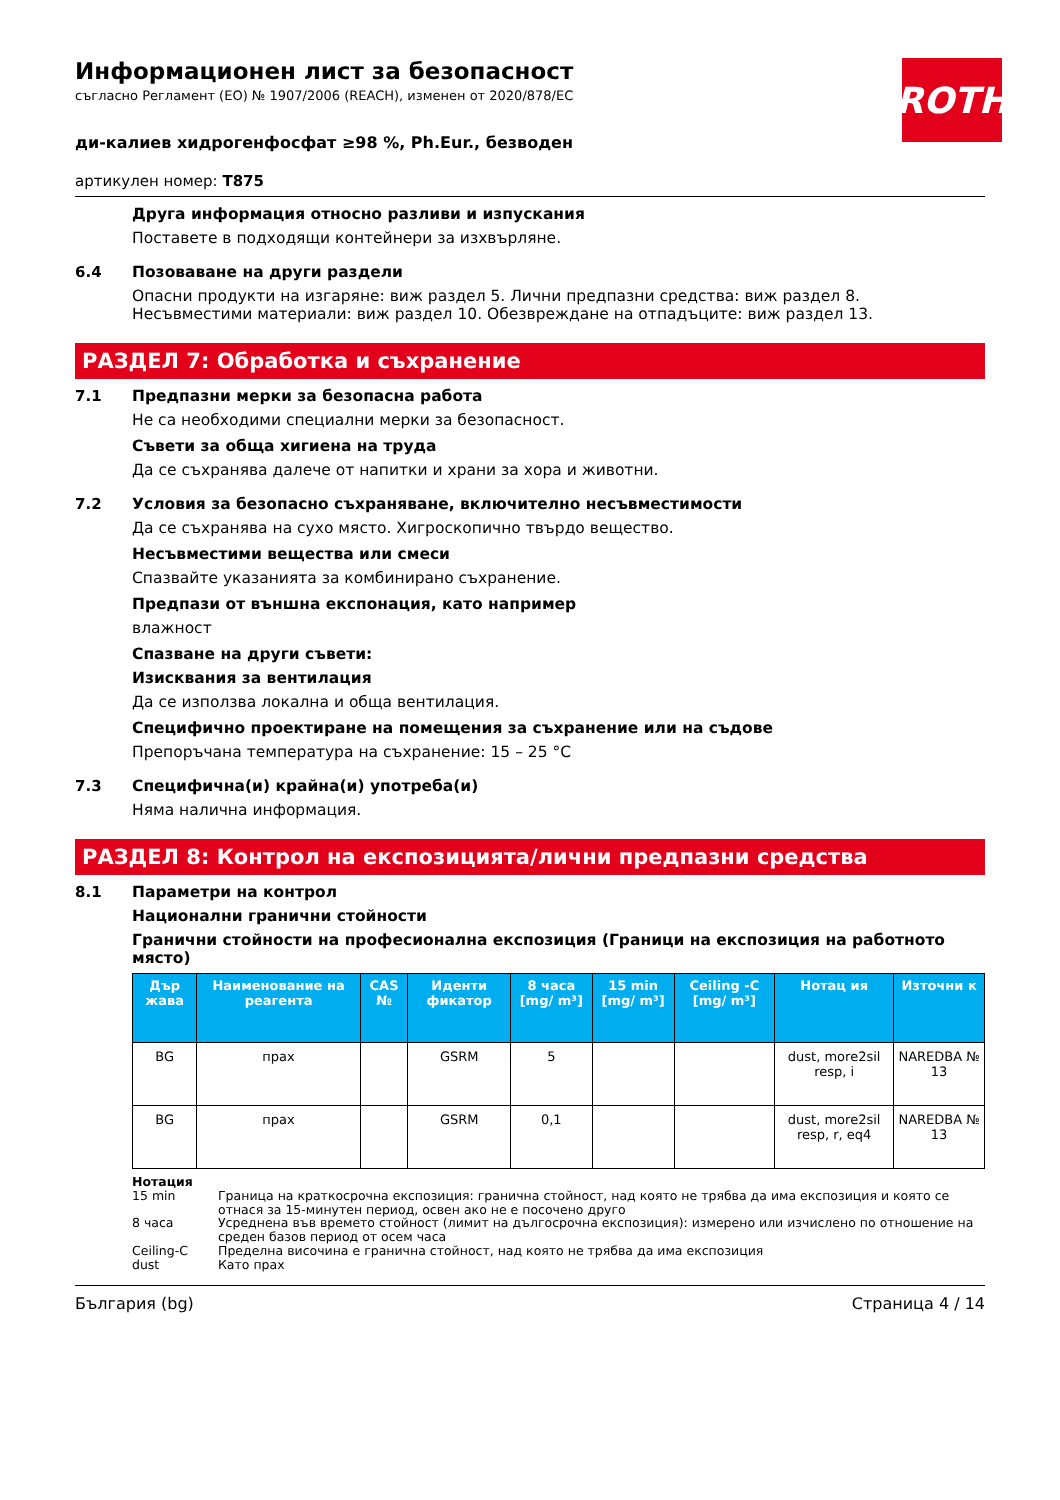ROTH
Информационен лист за безопасност
съгласно Регламент (ЕО) № 1907/2006 (REACH), изменен от 2020/878/ЕС
ди-калиев хидрогенфосфат ≥98 %, Ph.Eur., безводен
артикулен номер: T875
Друга информация относно разливи и изпускания
Поставете в подходящи контейнери за изхвърляне.
6.4 Позоваване на други раздели
Опасни продукти на изгаряне: виж раздел 5. Лични предпазни средства: виж раздел 8. Несъвместими материали: виж раздел 10. Обезвреждане на отпадъците: виж раздел 13.
РАЗДЕЛ 7: Обработка и съхранение
7.1 Предпазни мерки за безопасна работа
Не са необходими специални мерки за безопасност.
Съвети за обща хигиена на труда
Да се съхранява далече от напитки и храни за хора и животни.
7.2 Условия за безопасно съхраняване, включително несъвместимости
Да се съхранява на сухо място. Хигроскопично твърдо вещество.
Несъвместими вещества или смеси
Спазвайте указанията за комбинирано съхранение.
Предпази от външна експонация, като например
влажност
Спазване на други съвети:
Изисквания за вентилация
Да се използва локална и обща вентилация.
Специфично проектиране на помещения за съхранение или на съдове
Препоръчана температура на съхранение: 15 – 25 °C
7.3 Специфична(и) крайна(и) употреба(и)
Няма налична информация.
РАЗДЕЛ 8: Контрол на експозицията/лични предпазни средства
8.1 Параметри на контрол
Национални гранични стойности
Гранични стойности на професионална експозиция (Граници на експозиция на работното място)
| Дър жава | Наименование на реагента | CAS № | Иденти фикатор | 8 часа [mg/ m³] | 15 min [mg/ m³] | Ceiling -C [mg/ m³] | Нотац ия | Източни к |
| --- | --- | --- | --- | --- | --- | --- | --- | --- |
| BG | прах | | GSRM | 5 | | | dust, more2sil resp, i | NAREDBA № 13 |
| BG | прах | | GSRM | 0,1 | | | dust, more2sil resp, r, eq4 | NAREDBA № 13 |
Нотация
15 min Граница на краткосрочна експозиция: гранична стойност, над която не трябва да има експозиция и която се отнася за 15-минутен период, освен ако не е посочено друго
8 часа Усреднена във времето стойност (лимит на дългосрочна експозиция): измерено или изчислено по отношение на среден базов период от осем часа
Ceiling-C Пределна височина е гранична стойност, над която не трябва да има експозиция
dust Като прах
България (bg) Страница 4 / 14